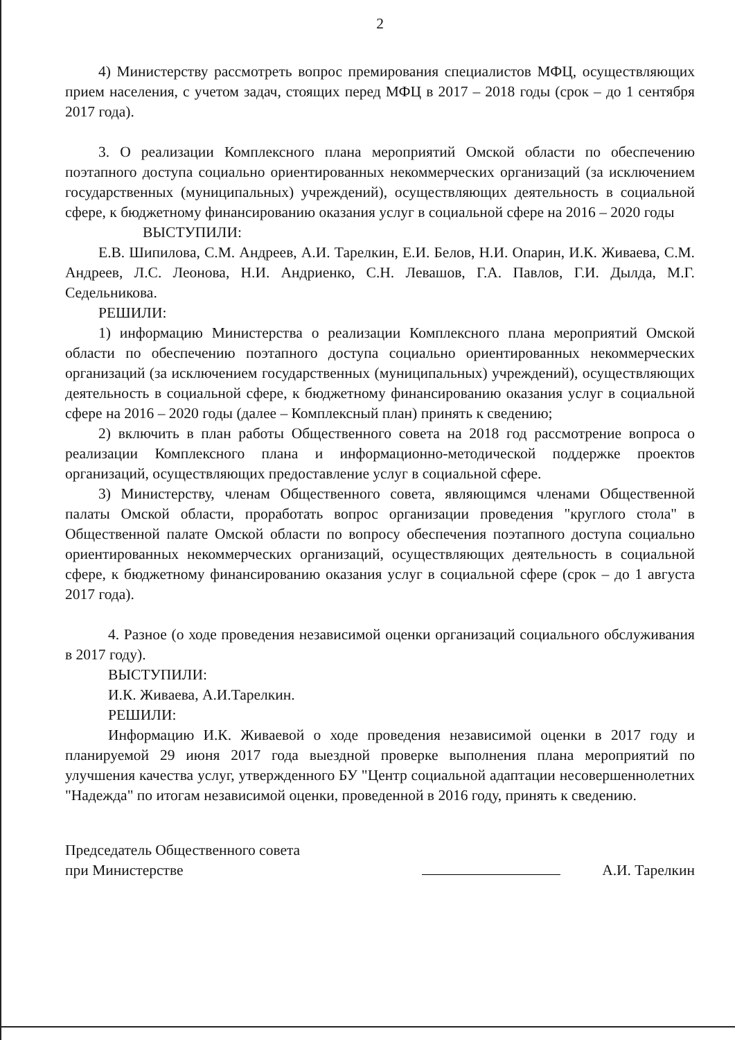2
4) Министерству рассмотреть вопрос премирования специалистов МФЦ, осуществляющих прием населения, с учетом задач, стоящих перед МФЦ в 2017 – 2018 годы (срок – до 1 сентября 2017 года).
3. О реализации Комплексного плана мероприятий Омской области по обеспечению поэтапного доступа социально ориентированных некоммерческих организаций (за исключением государственных (муниципальных) учреждений), осуществляющих деятельность в социальной сфере, к бюджетному финансированию оказания услуг в социальной сфере на 2016 – 2020 годы
ВЫСТУПИЛИ:
Е.В. Шипилова, С.М. Андреев, А.И. Тарелкин, Е.И. Белов, Н.И. Опарин, И.К. Живаева, С.М. Андреев, Л.С. Леонова, Н.И. Андриенко, С.Н. Левашов, Г.А. Павлов, Г.И. Дылда, М.Г. Седельникова.
РЕШИЛИ:
1) информацию Министерства о реализации Комплексного плана мероприятий Омской области по обеспечению поэтапного доступа социально ориентированных некоммерческих организаций (за исключением государственных (муниципальных) учреждений), осуществляющих деятельность в социальной сфере, к бюджетному финансированию оказания услуг в социальной сфере на 2016 – 2020 годы (далее – Комплексный план) принять к сведению;
2) включить в план работы Общественного совета на 2018 год рассмотрение вопроса о реализации Комплексного плана и информационно-методической поддержке проектов организаций, осуществляющих предоставление услуг в социальной сфере.
3) Министерству, членам Общественного совета, являющимся членами Общественной палаты Омской области, проработать вопрос организации проведения "круглого стола" в Общественной палате Омской области по вопросу обеспечения поэтапного доступа социально ориентированных некоммерческих организаций, осуществляющих деятельность в социальной сфере, к бюджетному финансированию оказания услуг в социальной сфере (срок – до 1 августа 2017 года).
4. Разное (о ходе проведения независимой оценки организаций социального обслуживания в 2017 году).
ВЫСТУПИЛИ:
И.К. Живаева, А.И.Тарелкин.
РЕШИЛИ:
Информацию И.К. Живаевой о ходе проведения независимой оценки в 2017 году и планируемой 29 июня 2017 года выездной проверке выполнения плана мероприятий по улучшения качества услуг, утвержденного БУ "Центр социальной адаптации несовершеннолетних "Надежда" по итогам независимой оценки, проведенной в 2016 году, принять к сведению.
Председатель Общественного совета
при Министерстве
А.И. Тарелкин